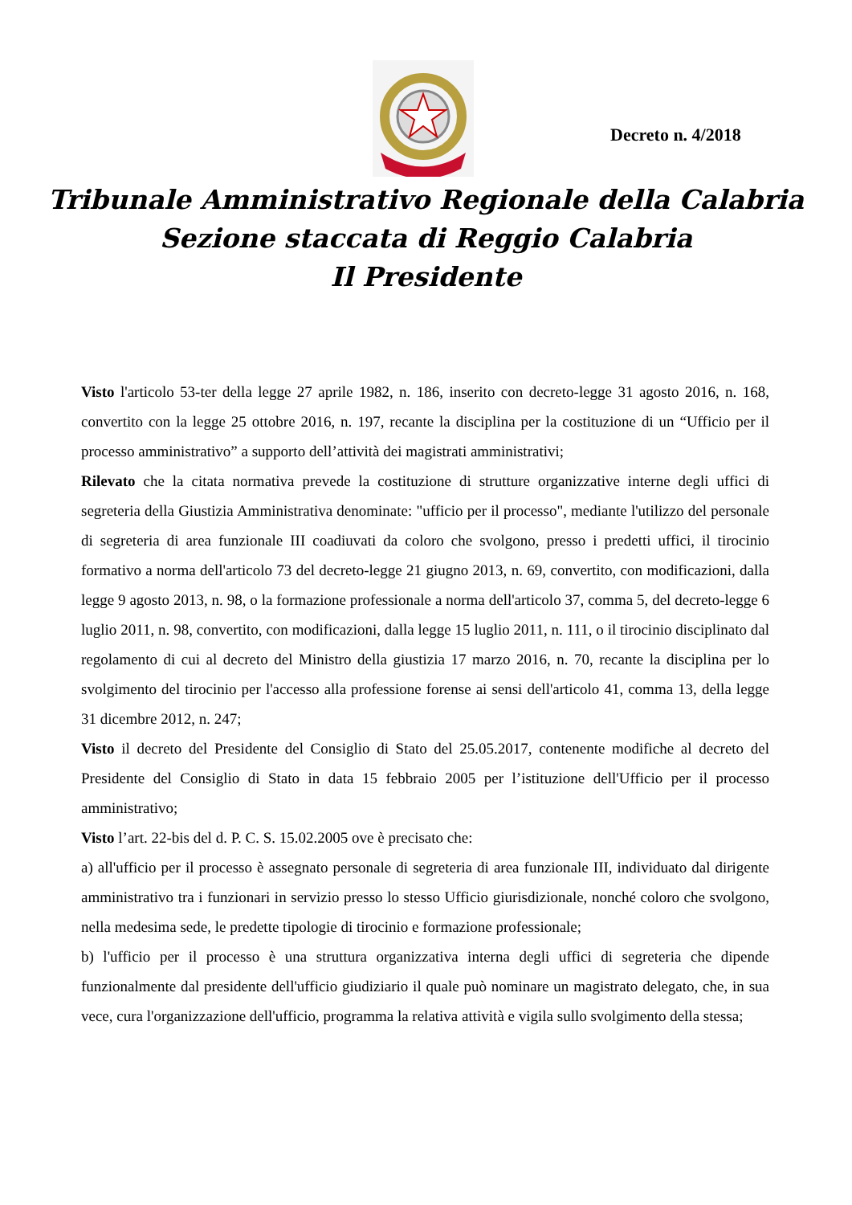Decreto n. 4/2018
Tribunale Amministrativo Regionale della Calabria
Sezione staccata di Reggio Calabria
Il Presidente
Visto l'articolo 53-ter della legge 27 aprile 1982, n. 186, inserito con decreto-legge 31 agosto 2016, n. 168, convertito con la legge 25 ottobre 2016, n. 197, recante la disciplina per la costituzione di un “Ufficio per il processo amministrativo” a supporto dell’attività dei magistrati amministrativi;
Rilevato che la citata normativa prevede la costituzione di strutture organizzative interne degli uffici di segreteria della Giustizia Amministrativa denominate: "ufficio per il processo", mediante l'utilizzo del personale di segreteria di area funzionale III coadiuvati da coloro che svolgono, presso i predetti uffici, il tirocinio formativo a norma dell'articolo 73 del decreto-legge 21 giugno 2013, n. 69, convertito, con modificazioni, dalla legge 9 agosto 2013, n. 98, o la formazione professionale a norma dell'articolo 37, comma 5, del decreto-legge 6 luglio 2011, n. 98, convertito, con modificazioni, dalla legge 15 luglio 2011, n. 111, o il tirocinio disciplinato dal regolamento di cui al decreto del Ministro della giustizia 17 marzo 2016, n. 70, recante la disciplina per lo svolgimento del tirocinio per l'accesso alla professione forense ai sensi dell'articolo 41, comma 13, della legge 31 dicembre 2012, n. 247;
Visto il decreto del Presidente del Consiglio di Stato del 25.05.2017, contenente modifiche al decreto del Presidente del Consiglio di Stato in data 15 febbraio 2005 per l’istituzione dell'Ufficio per il processo amministrativo;
Visto l’art. 22-bis del d. P. C. S. 15.02.2005 ove è precisato che:
a) all'ufficio per il processo è assegnato personale di segreteria di area funzionale III, individuato dal dirigente amministrativo tra i funzionari in servizio presso lo stesso Ufficio giurisdizionale, nonché coloro che svolgono, nella medesima sede, le predette tipologie di tirocinio e formazione professionale;
b) l'ufficio per il processo è una struttura organizzativa interna degli uffici di segreteria che dipende funzionalmente dal presidente dell'ufficio giudiziario il quale può nominare un magistrato delegato, che, in sua vece, cura l'organizzazione dell'ufficio, programma la relativa attività e vigila sullo svolgimento della stessa;